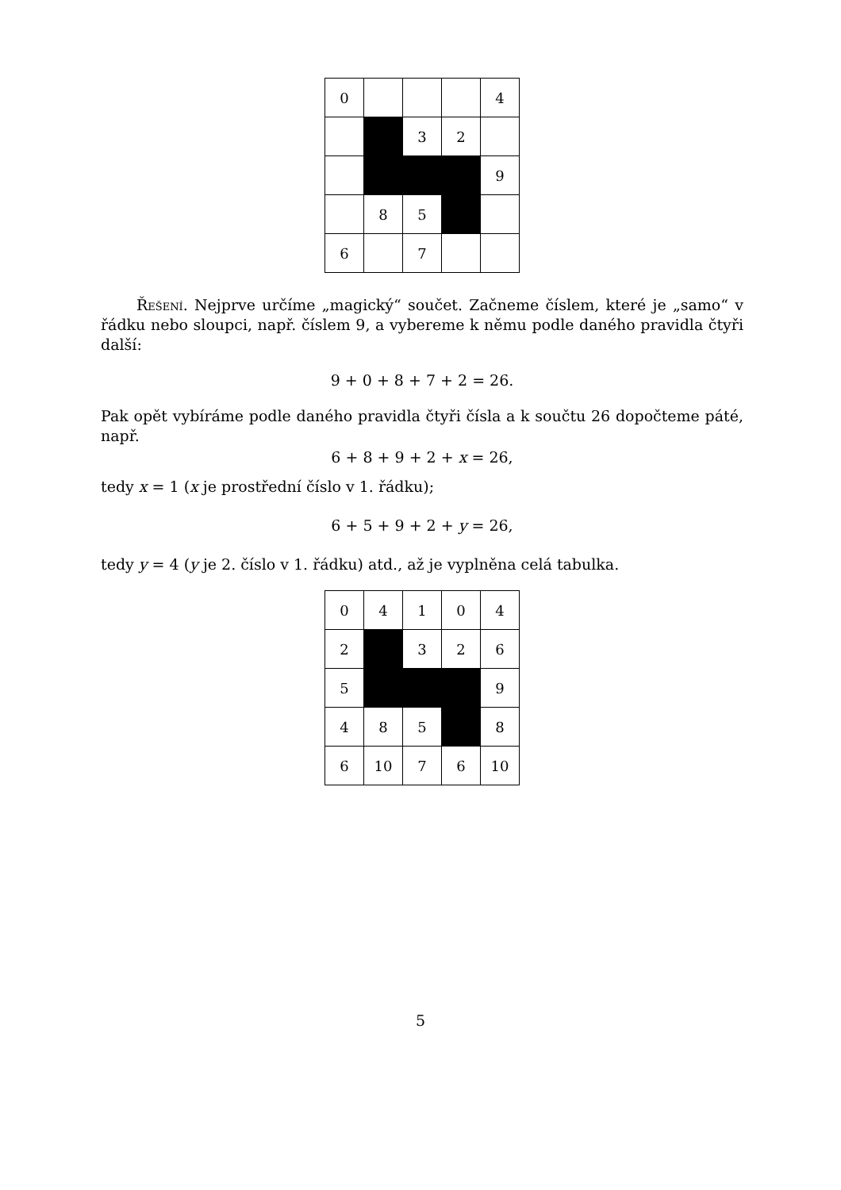| 0 | | | | 4 |
| | | 3 | 2 | |
| | | | | 9 |
| | 8 | 5 | | |
| 6 | | 7 | | |
Řešení. Nejprve určíme „magický“ součet. Začneme číslem, které je „samo“ v řádku nebo sloupci, např. číslem 9, a vybereme k němu podle daného pravidla čtyři další:
9 + 0 + 8 + 7 + 2 = 26.
Pak opět vybíráme podle daného pravidla čtyři čísla a k součtu 26 dopočteme páté, např.
6 + 8 + 9 + 2 + x = 26,
tedy x = 1 (x je prostřední číslo v 1. řádku);
6 + 5 + 9 + 2 + y = 26,
tedy y = 4 (y je 2. číslo v 1. řádku) atd., až je vyplněna celá tabulka.
| 0 | 4 | 1 | 0 | 4 |
| 2 | | 3 | 2 | 6 |
| 5 | | | | 9 |
| 4 | 8 | 5 | | 8 |
| 6 | 10 | 7 | 6 | 10 |
5